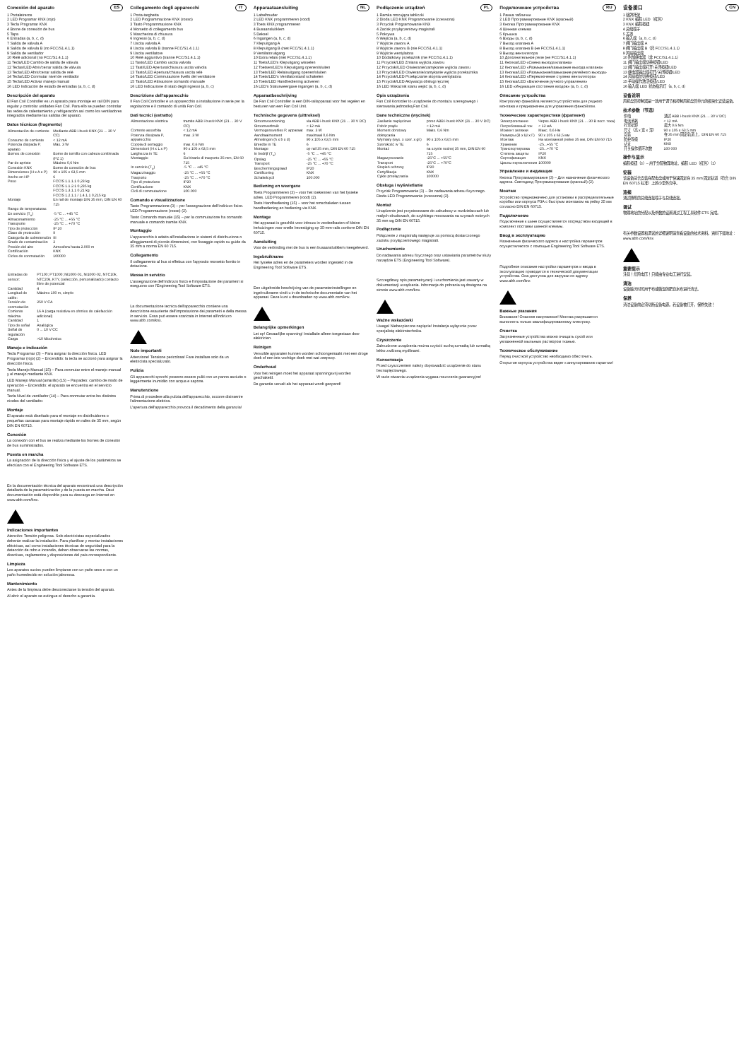Conexión del aparato ES
1 Portaletreros
2 LED Programar KNX (rojo)
3 Tecla Programar KNX
4 Borne de conexión de bus
5 Tapa
6 Entradas (a, b, c, d)
7 Salida de válvula A
8 Salida de válvula B (no FCC/S1.4.1.1)
9 Salida de ventilador
10 Relé adicional (no FCC/S1.4.1.1)
11 Tecla/LED Cambio de salida de válvula
12 Teclas/LED Abrir/cerrar salida de válvula
13 Tecla/LED Abrir/cerrar salida de relé
14 Tecla/LED Conmutar nivel de ventilador
15 Tecla/LED Activar manejo manual
16 LED Indicación de estado de entradas (a, b, c, d)
Descripción del aparato
El Fan Coil Controller es un aparato para montaje en rail DIN para regular y controlar unidades Fan Coil. Para ello se pueden controlar las redes de calentamiento y refrigeración así como los ventiladores integrados mediante las salidas del aparato.
Datos técnicos (fragmento)
| Alimentación de corriente | Mediante ABB i-bus® KNX (21 ... 30 V CC) |
| Consumo de corriente | < 12 mA |
| Potencia disipada P, aparato | Máx. 3 W |
| Bornes de conexión | Borne de tornillo con cabeza combinada (PZ 1) |
| Par de apriete | Máximo 0,6 Nm |
| Conexión KNX | Borne de conexión de bus |
| Dimensiones (H x A x P) | 90 x 105 x 63,5 mm |
| Ancho en HP | 6 |
| Peso | FCC/S 1.1.1.1 0,23 kg FCC/S 1.1.2.1 0,235 kg FCC/S 1.3.1.1 0,21 kg FCC/S 1.2.1.1 / 1.4.1.1 0,215 kg |
| Montaje | En rail de montaje DIN 35 mm, DIN EN 60 715 |
| Rango de temperaturas | |
| En servicio (T<sub>u</sub>) | -5 °C ... +45 °C |
| Almacenamiento | -25 °C ... +55 °C |
| Transporte | -25 °C ... +70 °C |
| Tipo de protección | IP 20 |
| Clase de protección | II |
| Categoría de sobretensión | III |
| Grado de contaminación | 2 |
| Presión del aire | Atmosfera hasta 2.000 m |
| Certificación | KNX |
| Ciclos de conmutación | 100000 |
| Entradas de sensor: | PT100; PT1000; NI1000-01, NI1000-02, NTC10k, NTC20k, KTY, (selección, personalizado) contacto libre de potencial |
| Cantidad | 4 |
| Longitud de cable: | Máximo 100 m, simple |
| Tensión de conmutación | 250 V CA |
| Corriente máxima | 16 A (carga resistiva en ohmios de calefacción adicional) |
| Cantidad | 1 |
| Tipo de señal | Analógica |
| Señal de regulación | 0 ... 10 V CC |
| Carga | >10 kiloohmios |
Manejo e indicación
Tecla Programar (3) – Para asignar la dirección física. LED Programar (rojo) (2) – Encendido: la tecla se accionó para asignar la dirección física.
Tecla Manejo Manual (15) – Para conmutar entre el manejo manual y el manejo mediante KNX.
LED Manejo Manual (amarillo) (15) – Parpadeo: cambio de modo de operación – Encendido: el aparato se encuentra en el servicio manual.
Tecla Nivel de ventilador (14) – Para conmutar entre los distintos niveles del ventilador.
Montaje
El aparato está diseñado para el montaje en distribuidores o pequeñas carcasas para montaje rápido en railes de 35 mm, según DIN EN 60715.
Conexión
La conexión con el bus se realiza mediante los bornes de conexión de bus suministrados.
Puesta en marcha
La asignación de la dirección física y el ajuste de los parámetros se efectúan con el Engineering Tool Software ETS.
En la documentación técnica del aparato encontrará una descripción detallada de la parametrización y de la puesta en marcha. Deut documentación está disponible para su descarga en Internet en www.abb.com/knx.
Indicaciones importantes
Atención: Tensión peligrosa. Solo electricistas especializados deberán realizar la instalación. Para planificar y montar instalaciones eléctricas, así como instalaciones técnicas de seguridad para la detección de robo e incendio, deben observarse las normas, directivas, reglamentos y disposiciones del país correspondiente.
Limpieza
Los aparatos sucios pueden limpiarse con un paño seco o con un paño humedecido en solución jabonosa.
Mantenimiento
Antes de la limpieza debe desconectarse la tensión del aparato.
Al abrir el aparato se extingue el derecho a garantía.
Collegamento degli apparecchi IT
1 Porta-targhetta
2 LED Programmazione KNX (rosso)
3 Tasto Programmazione KNX
4 Morsetto di collegamento bus
5 Mascherina di chiusura
6 Ingressi (a, b, c, d)
7 Uscita valvola A
8 Uscita valvola B (tranne FCC/S1.4.1.1)
9 Uscita ventilatore
10 Relè aggiuntivo (tranne FCC/S1.4.1.1)
11 Tasto/LED Cambio uscita valvola
12 Tasti/LED Apertura/chiusura uscita valvola
13 Tasto/LED Apertura/chiusura uscita relè
14 Tasto/LED Commutazione livello del ventilatore
15 Tasto/LED Attivazione comando manuale
16 LED Indicazione di stato degli ingressi (a, b, c)
Descrizione dell'apparecchio
Il Fan Coil Controller è un apparecchio a installazione in serie per la regolazione e il comando di unità Fan Coil.
Dati tecnici (estratto)
| Alimentazione elettrica | tramite ABB i-bus® KNX (21 ... 30 V CC) |
| Corrente assorbita | < 12 mA |
| Potenza dissipata P, apparecchio | max. 3 W |
| Coppia di serraggio | max. 0,6 Nm |
| Dimensioni (H x L x P) | 90 x 105 x 63,5 mm |
| Larghezza in TE | 6 |
| Montaggio | Su binario di trasporto 35 mm, EN 60 715 |
| In servizio (T<sub>u</sub>) | -5 °C ... +45 °C |
| Magazzinaggio | -25 °C ... +55 °C |
| Trasporto | -25 °C ... +70 °C |
| Tipo di protezione | IP20 |
| Certificazione | KNX |
| Cicli di commutazione | 100.000 |
Comando e visualizzazione
Tasto Programmazione (3) – per l'assegnazione dell'indirizzo fisico. LED Programmazione (rosso) (2).
Tasto Comando manuale (15) – per la commutazione fra comando manuale e comando tramite KNX.
Montaggio
L'apparecchio è adatto all'installazione in sistemi di distribuzione o alloggiamenti di piccole dimensioni, con fissaggio rapido su guide da 35 mm a norma EN 60 715.
Collegamento
Il collegamento al bus si effettua con l'apposito morsetto fornito in dotazione.
Messa in servizio
L'assegnazione dell'indirizzo fisico e l'impostazione dei parametri si eseguono con l'Engineering Tool Software ETS.
La documentazione tecnica dell'apparecchio contiene una descrizione esauriente dell'impostazione dei parametri e della messa in servizio. Essa può essere scaricata in Internet all'indirizzo www.abb.com/knx.
Note importanti
Attenzione! Tensione pericolosa! Fare installare solo da un elettricista specializzato.
Pulizia
Gli apparecchi sporchi possono essere puliti con un panno asciutto o leggermente inumidito con acqua e sapone.
Manutenzione
Prima di procedere alla pulizia dell'apparecchio, occorre disinserire l'alimentazione elettrica.
L'apertura dell'apparecchio provoca il decadimento della garanzia!
Apparaataansluiting NL
1 Labelhouder
2 LED KNX programmeren (rood)
3 Toets KNX programmeren
4 Busaansluitklem
5 Deksel
6 Ingangen (a, b, c, d)
7 Klepuitgang A
8 Klepuitgang B (niet FCC/S1.4.1.1)
9 Ventilatoruitgang
10 Extra relais (niet FCC/S1.4.1.1)
11 Toets/LED's Klepuitgang wisselen
12 Toetsen/LED's Klepuitgang openen/sluiten
13 Toets/LED Relaisuitgang openen/sluiten
14 Toets/LED's Ventilatorstand schakelen
15 Toets/LED Handbediening activeren
16 LED's Statusweergave ingangen (a, b, c, d)
Apparaatbeschrijving
De Fan Coil Controller is een DIN-railapparaat voor het regelen en besturen van een Fan Coil Unit.
Technische gegevens (uittreksel)
| Stroomvoorziening | via ABB i-bus® KNX (21 ... 30 V DC) |
| Stroomverbruik | < 12 mA |
| Vermogensverlies P, apparaat | max. 3 W |
| Aandraaimoment | maximaal 0,6 Nm |
| Afmetingen (h x b x d) | 90 x 105 x 63,5 mm |
| Breedte in TE | 6 |
| Montage | op rail 35 mm, DIN EN 60 715 |
| In bedrijf (T<sub>u</sub>) | -5 °C ... +45 °C |
| Opslag | -25 °C ... +55 °C |
| Transport | -25 °C ... +70 °C |
| Beschermingsgraad | IP20 |
| Certificering | KNX |
| Schakelcycli | 100.000 |
Bediening en weergave
Toets Programmeren (3) – voor het toekennen van het fysieke adres. LED Programmeren (rood) (2).
Toets Handbediening (15) – voor het omschakelen tussen handbediening en bediening via KNX.
Montage
Het apparaat is geschikt voor inbouw in verdeelkasten of kleine behuizingen voor snelle bevestiging op 35-mm-rails conform DIN EN 60715.
Aansluiting
Voor de verbinding met de bus is een busaansluitklem meegeleverd.
Ingebruikname
Het fysieke adres en de parameters worden ingesteld in de Engineering Tool Software ETS.
Een uitgebreide beschrijving van de parameterinstellingen en ingebruikname vindt u in de technische documentatie van het apparaat. Deze kunt u downloaden op www.abb.com/knx.
Belangrijke opmerkingen
Let op! Gevaarlijke spanning! Installatie alleen toegestaan door elektricien.
Reinigen
Vervuilde apparaten kunnen worden schoongemaakt met een droge doek of een iets vochtige doek met wat zeepsop.
Onderhoud
Voor het reinigen moet het apparaat spanningsvrij worden geschakeld.
De garantie vervalt als het apparaat wordt geopend!
Podłączenie urządzeń PL
1 Ramka mocująca tabliczki
2 Dioda LED KNX Programowanie (czerwona)
3 Przycisk Programowanie KNX
4 Zacisk przyłączeniowy magistrali
5 Pokrywa
6 Wejścia (a, b, c, d)
7 Wyjście zaworu A
8 Wyjście zaworu B (nie FCC/S1.4.1.1)
9 Wyjście wentylatora
10 Dodatkowy przekaźnik (nie FCC/S1.4.1.1)
11 Przycisk/LED Zmiana wyjścia zaworu
12 Przyciski/LED Otwieranie/zamykanie wyjścia zaworu
13 Przycisk/LED Otwieranie/zamykanie wyjścia przekaźnika
14 Przycisk/LED Przełączanie stopnia wentylatora
15 Przycisk/LED Aktywacja obsługi ręcznej
16 LED Wskaźnik stanu wejść (a, b, c, d)
Opis urządzenia
Fan Coil Kontroler to urządzenie do montażu szeregowego i sterowania jednostką Fan Coil.
Dane techniczne (wycinek)
| Zasilanie napięciowe | przez ABB i-bus® KNX (21 ... 30 V DC) |
| Pobór prądu | < 12 mA |
| Moment obrotowy dokręcania | Maks. 0,6 Nm |
| Wymiary (wys. x szer. x gł.) | 90 x 105 x 63,5 mm |
| Szerokość w TE | 6 |
| Montaż | na szynie nośnej 35 mm, DIN EN 60 715 |
| Magazynowanie | -25°C ... +55°C |
| Transport | -25°C ... +70°C |
| Stopień ochrony | IP20 |
| Certyfikacja | KNX |
| Cykle przełączania | 100000 |
Obsługa i wyświetlanie
Przycisk Programowanie (3) – Do nadawania adresu fizycznego. Dioda LED Programowanie (czerwona) (2).
Montaż
Urządzenie jest przystosowane do zabudowy w rozdzielaczach lub małych obudowach, do szybkiego mocowania na szynach nośnych 35 mm wg DIN EN 60715.
Podłączenie
Połączenie z magistralą następuje za pomocą dostarczonego zacisku przyłączeniowego magistrali.
Uruchomienie
Do nadawania adresu fizycznego oraz ustawiania parametrów służy narzędzie ETS (Engineering Tool Software).
Szczegółowy opis parametryzacji i uruchomienia jest zawarty w dokumentacji urządzenia. Informacje do pobrania są dostępne na stronie www.abb.com/knx.
Ważne wskazówki
Uwaga! Niebezpieczne napięcie! Instalacja wyłącznie przez specjalistę elektrotechnika.
Czyszczenie
Zabrudzone urządzenia można czyścić suchą szmatką lub szmatką lekko zwilżoną mydlinami.
Konserwacja
Przed czyszczeniem należy doprowadzić urządzenie do stanu beznapięciowego.
W razie otwarcia urządzenia wygasa roszczenie gwarancyjne!
Подключение устройства RU
1 Рамка таблички
2 LED Программирование KNX (красный)
3 Кнопка Программирование KNX
4 Шинная клемма
5 Крышка
6 Входы (a, b, c, d)
7 Выход клапана A
8 Выход клапана B (не FCC/S1.4.1.1)
9 Выход вентилятора
10 Дополнительное реле (не FCC/S1.4.1.1)
11 Кнопка/LED «Смена выхода клапана»
12 Кнопки/LED «Размыкание/замыкание выхода клапана»
13 Кнопка/LED «Размыкание/замыкание релейного выхода»
14 Кнопка/LED «Переключение ступени вентилятора»
15 Кнопка/LED «Включение ручного управления»
16 LED «Индикация состояния входов» (a, b, c, d)
Описание устройства
Контроллер фанкойла является устройством для рядного монтажа и предназначен для управления фанкойлом.
Технические характеристики (фрагмент)
| Электропитание | Через ABB i-bus® KNX (21 ... 30 В пост. тока) |
| Потребляемый ток | < 12 мА |
| Момент затяжки | Макс. 0,6 Нм |
| Размеры (В х Ш х Г) | 90 x 105 x 63,5 мм |
| Монтаж | На монтажной рейке 35 мм, DIN EN 60 715 |
| Хранение | -25...+55 °C |
| Транспортировка | -25...+70 °C |
| Степень защиты | IP20 |
| Сертификация | KNX |
| Циклы переключения | 100000 |
Управление и индикация
Кнопка Программирование (3) – Для назначения физического адреса. Светодиод Программирование (красный) (2).
Монтаж
Устройство предназначено для установки в распределительные коробки или корпуса РЗА с быстрым монтажом на рейку 35 мм согласно DIN EN 60715.
Подключение
Подключение к шине осуществляется посредством входящей в комплект поставки шинной клеммы.
Ввод в эксплуатацию
Назначение физического адреса и настройка параметров осуществляются с помощью Engineering Tool Software ETS.
Подробное описание настройки параметров и ввода в эксплуатацию приводится в технической документации устройства. Она доступна для загрузки по адресу www.abb.com/knx
Важные указания
Внимание! Опасное напряжение! Монтаж разрешается выполнять только квалифицированному электрику.
Очистка
Загрязненные устройства можно очищать сухой или увлажненной мыльным раствором тканью.
Техническое обслуживание
Перед очисткой устройство необходимо обесточить.
Открытие корпуса устройства ведет к аннулированию гарантии!
设备接口 CN
1 铭牌托架
2 KNX 编程 LED（红色）
3 KNX 编程按钮
4 总线端子
5 盖罩
6 输入端（a, b, c, d）
7 阀门输出端 A
8 阀门输出端 B（非 FCC/S1.4.1.1）
9 风扇输出端
10 附加继电器（非 FCC/S1.4.1.1）
11 阀门输出端切换按钮/LED
12 阀门输出端打开/关闭按钮/LED
13 继电器输出端打开/关闭按钮/LED
14 风扇档位切换按钮/LED
15 手动操作激活按钮/LED
16 输入端 LED 状态指示灯（a, b, c, d）
设备说明
风机盘管控制器是一款用于调节和控制风机盘管单元的模块化安装设备。
技术参数（节选）
| 供电 | 通过 ABB i-bus® KNX (21 ... 30 V DC) |
| 电流消耗 | < 12 mA |
| 拧紧扭矩 | 最大 0.6 Nm |
| 尺寸（高 x 宽 x 深） | 90 x 105 x 63.5 mm |
| 安装 | 在 35 mm 固定轨道上，DIN EN 60 715 |
| 防护等级 | IP20 |
| 认证 | KNX |
| 开关操作循环次数 | 100 000 |
操作与显示
编程按钮（3）– 用于分配物理地址。编程 LED（红色）（2）
安装
该设备适合安装在配电盘或用于快速固定在 35 mm 固定轨道（符合 DIN EN 60715 标准）上的小型外壳中。
连接
通过随附的总线连接端子与总线连接。
调试
物理地址的分配以及参数的设置通过工程工具软件 ETS 完成。
有关参数设置和调试的详细说明请查看设备的技术资料。资料下载地址：www.abb.com/knx
重要提示
注意！危险电压！只能由专业电工进行安装。
清洁
设备脏污时可用干布或微湿的肥皂水布进行清洁。
保养
清洁设备前必须切断设备电源。若设备被打开，保修失效！